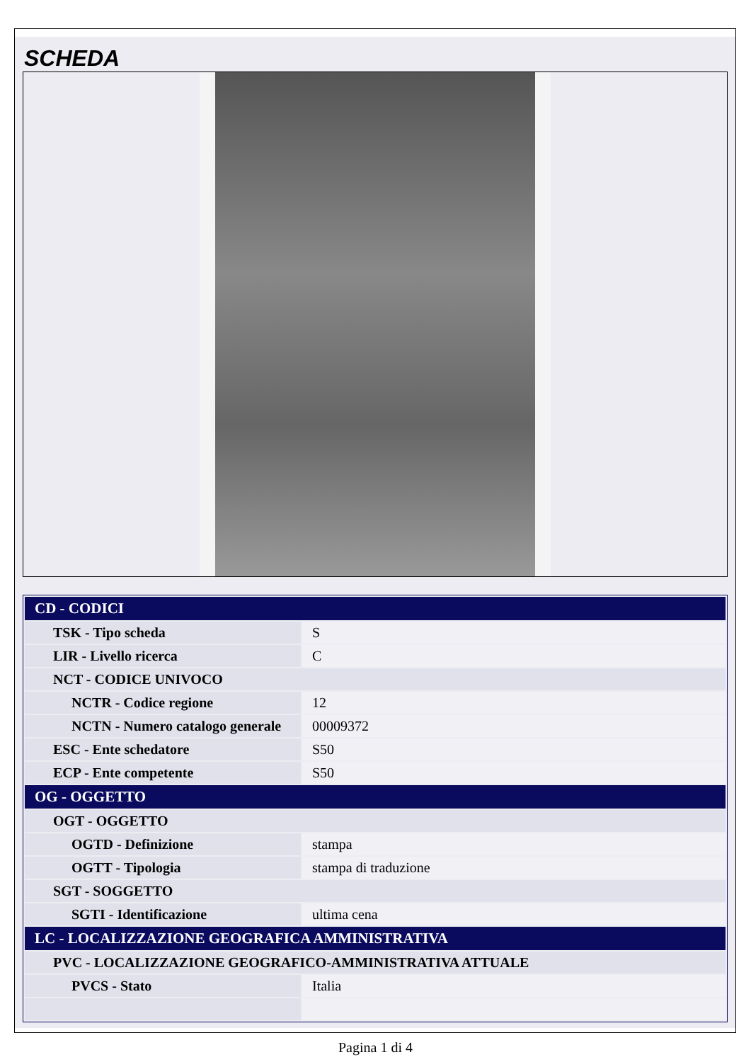SCHEDA
| CD - CODICI | |
| TSK - Tipo scheda | S |
| LIR - Livello ricerca | C |
| NCT - CODICE UNIVOCO | |
| NCTR - Codice regione | 12 |
| NCTN - Numero catalogo generale | 00009372 |
| ESC - Ente schedatore | S50 |
| ECP - Ente competente | S50 |
| OG - OGGETTO | |
| OGT - OGGETTO | |
| OGTD - Definizione | stampa |
| OGTT - Tipologia | stampa di traduzione |
| SGT - SOGGETTO | |
| SGTI - Identificazione | ultima cena |
| LC - LOCALIZZAZIONE GEOGRAFICA AMMINISTRATIVA | |
| PVC - LOCALIZZAZIONE GEOGRAFICO-AMMINISTRATIVA ATTUALE | |
| PVCS - Stato | Italia |
Pagina 1 di 4